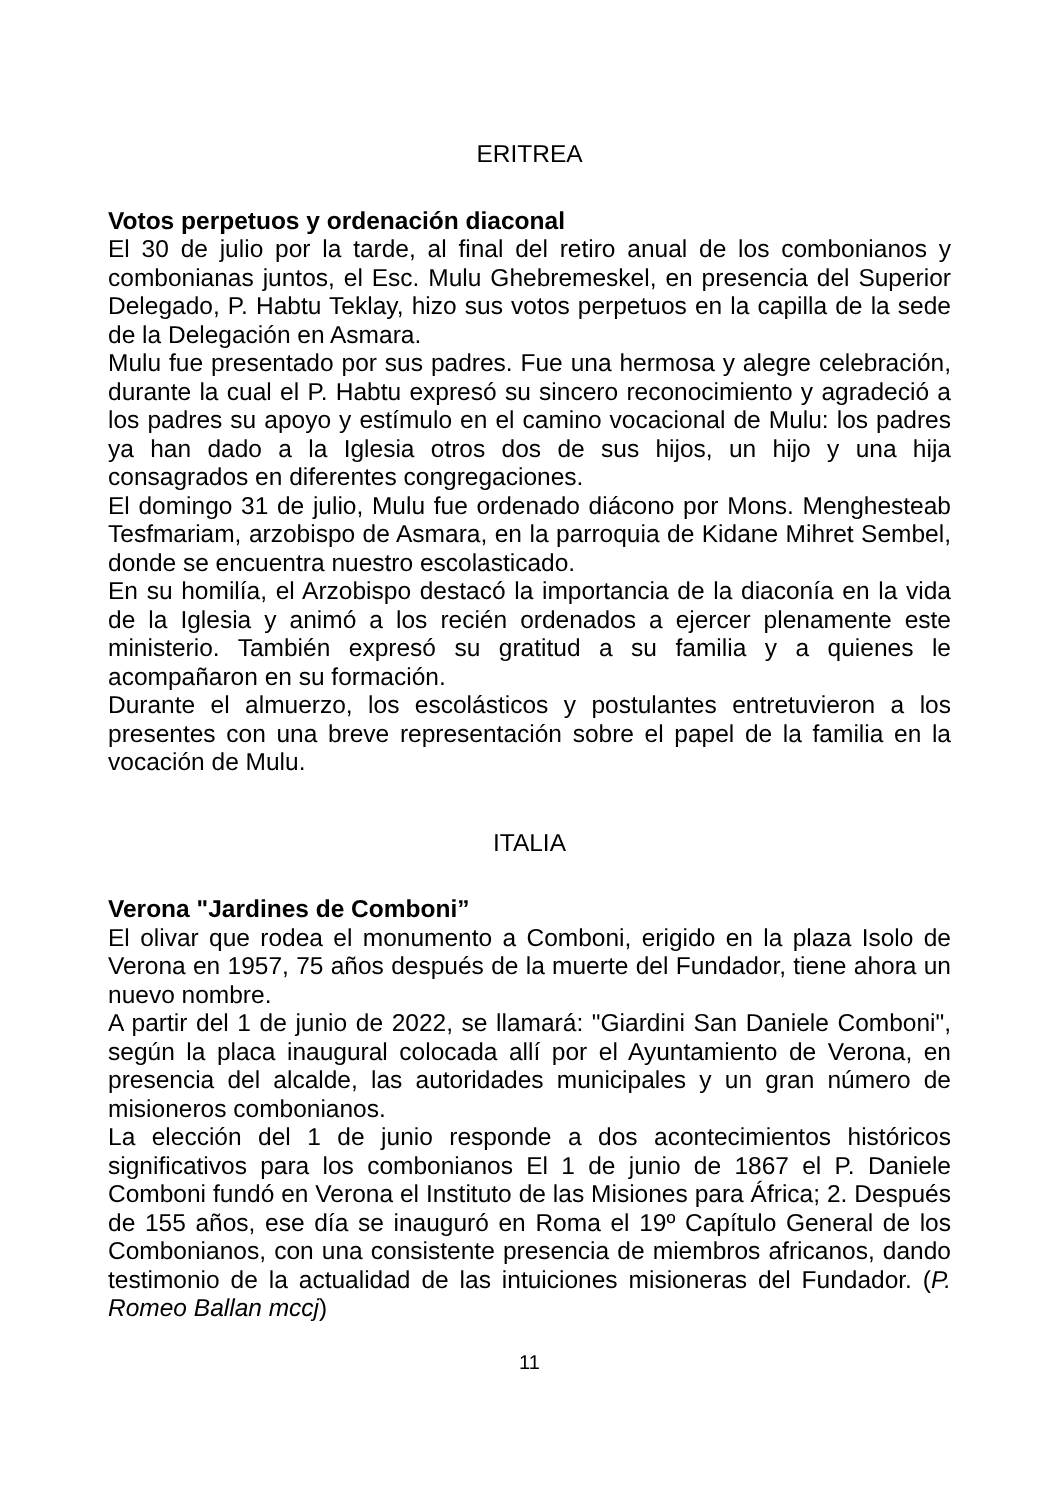ERITREA
Votos perpetuos y ordenación diaconal
El 30 de julio por la tarde, al final del retiro anual de los combonianos y combonianas juntos, el Esc. Mulu Ghebremeskel, en presencia del Superior Delegado, P. Habtu Teklay, hizo sus votos perpetuos en la capilla de la sede de la Delegación en Asmara.
Mulu fue presentado por sus padres. Fue una hermosa y alegre celebración, durante la cual el P. Habtu expresó su sincero reconocimiento y agradeció a los padres su apoyo y estímulo en el camino vocacional de Mulu: los padres ya han dado a la Iglesia otros dos de sus hijos, un hijo y una hija consagrados en diferentes congregaciones.
El domingo 31 de julio, Mulu fue ordenado diácono por Mons. Menghesteab Tesfmariam, arzobispo de Asmara, en la parroquia de Kidane Mihret Sembel, donde se encuentra nuestro escolasticado.
En su homilía, el Arzobispo destacó la importancia de la diaconía en la vida de la Iglesia y animó a los recién ordenados a ejercer plenamente este ministerio. También expresó su gratitud a su familia y a quienes le acompañaron en su formación.
Durante el almuerzo, los escolásticos y postulantes entretuvieron a los presentes con una breve representación sobre el papel de la familia en la vocación de Mulu.
ITALIA
Verona "Jardines de Comboni”
El olivar que rodea el monumento a Comboni, erigido en la plaza Isolo de Verona en 1957, 75 años después de la muerte del Fundador, tiene ahora un nuevo nombre.
A partir del 1 de junio de 2022, se llamará: "Giardini San Daniele Comboni", según la placa inaugural colocada allí por el Ayuntamiento de Verona, en presencia del alcalde, las autoridades municipales y un gran número de misioneros combonianos.
La elección del 1 de junio responde a dos acontecimientos históricos significativos para los combonianos El 1 de junio de 1867 el P. Daniele Comboni fundó en Verona el Instituto de las Misiones para África; 2. Después de 155 años, ese día se inauguró en Roma el 19º Capítulo General de los Combonianos, con una consistente presencia de miembros africanos, dando testimonio de la actualidad de las intuiciones misioneras del Fundador. (P. Romeo Ballan mccj)
11